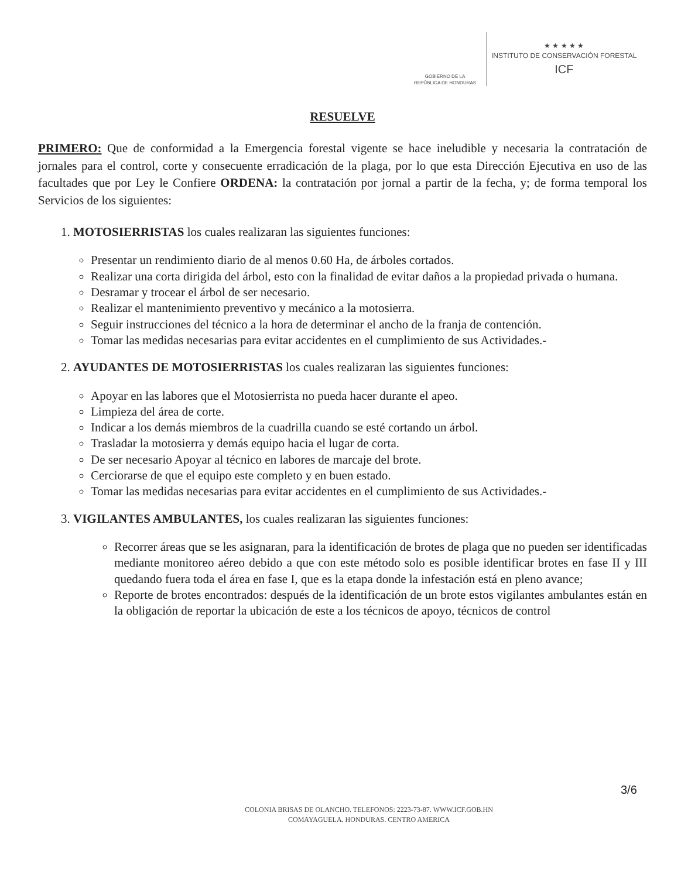GOBIERNO DE LA
REPÚBLICA DE HONDURAS
★ ★ ★ ★ ★
INSTITUTO DE CONSERVACIÓN FORESTAL
ICF
RESUELVE
PRIMERO: Que de conformidad a la Emergencia forestal vigente se hace ineludible y necesaria la contratación de jornales para el control, corte y consecuente erradicación de la plaga, por lo que esta Dirección Ejecutiva en uso de las facultades que por Ley le Confiere ORDENA: la contratación por jornal a partir de la fecha, y; de forma temporal los Servicios de los siguientes:
1. MOTOSIERRISTAS los cuales realizaran las siguientes funciones:
Presentar un rendimiento diario de al menos 0.60 Ha, de árboles cortados.
Realizar una corta dirigida del árbol, esto con la finalidad de evitar daños a la propiedad privada o humana.
Desramar y trocear el árbol de ser necesario.
Realizar el mantenimiento preventivo y mecánico a la motosierra.
Seguir instrucciones del técnico a la hora de determinar el ancho de la franja de contención.
Tomar las medidas necesarias para evitar accidentes en el cumplimiento de sus Actividades.-
2. AYUDANTES DE MOTOSIERRISTAS los cuales realizaran las siguientes funciones:
Apoyar en las labores que el Motosierrista no pueda hacer durante el apeo.
Limpieza del área de corte.
Indicar a los demás miembros de la cuadrilla cuando se esté cortando un árbol.
Trasladar la motosierra y demás equipo hacia el lugar de corta.
De ser necesario Apoyar al técnico en labores de marcaje del brote.
Cerciorarse de que el equipo este completo y en buen estado.
Tomar las medidas necesarias para evitar accidentes en el cumplimiento de sus Actividades.-
3. VIGILANTES AMBULANTES, los cuales realizaran las siguientes funciones:
Recorrer áreas que se les asignaran, para la identificación de brotes de plaga que no pueden ser identificadas mediante monitoreo aéreo debido a que con este método solo es posible identificar brotes en fase II y III quedando fuera toda el área en fase I, que es la etapa donde la infestación está en pleno avance;
Reporte de brotes encontrados: después de la identificación de un brote estos vigilantes ambulantes están en la obligación de reportar la ubicación de este a los técnicos de apoyo, técnicos de control
3/6
COLONIA BRISAS DE OLANCHO. TELEFONOS: 2223-73-87. WWW.ICF.GOB.HN
COMAYAGUELA. HONDURAS. CENTRO AMERICA